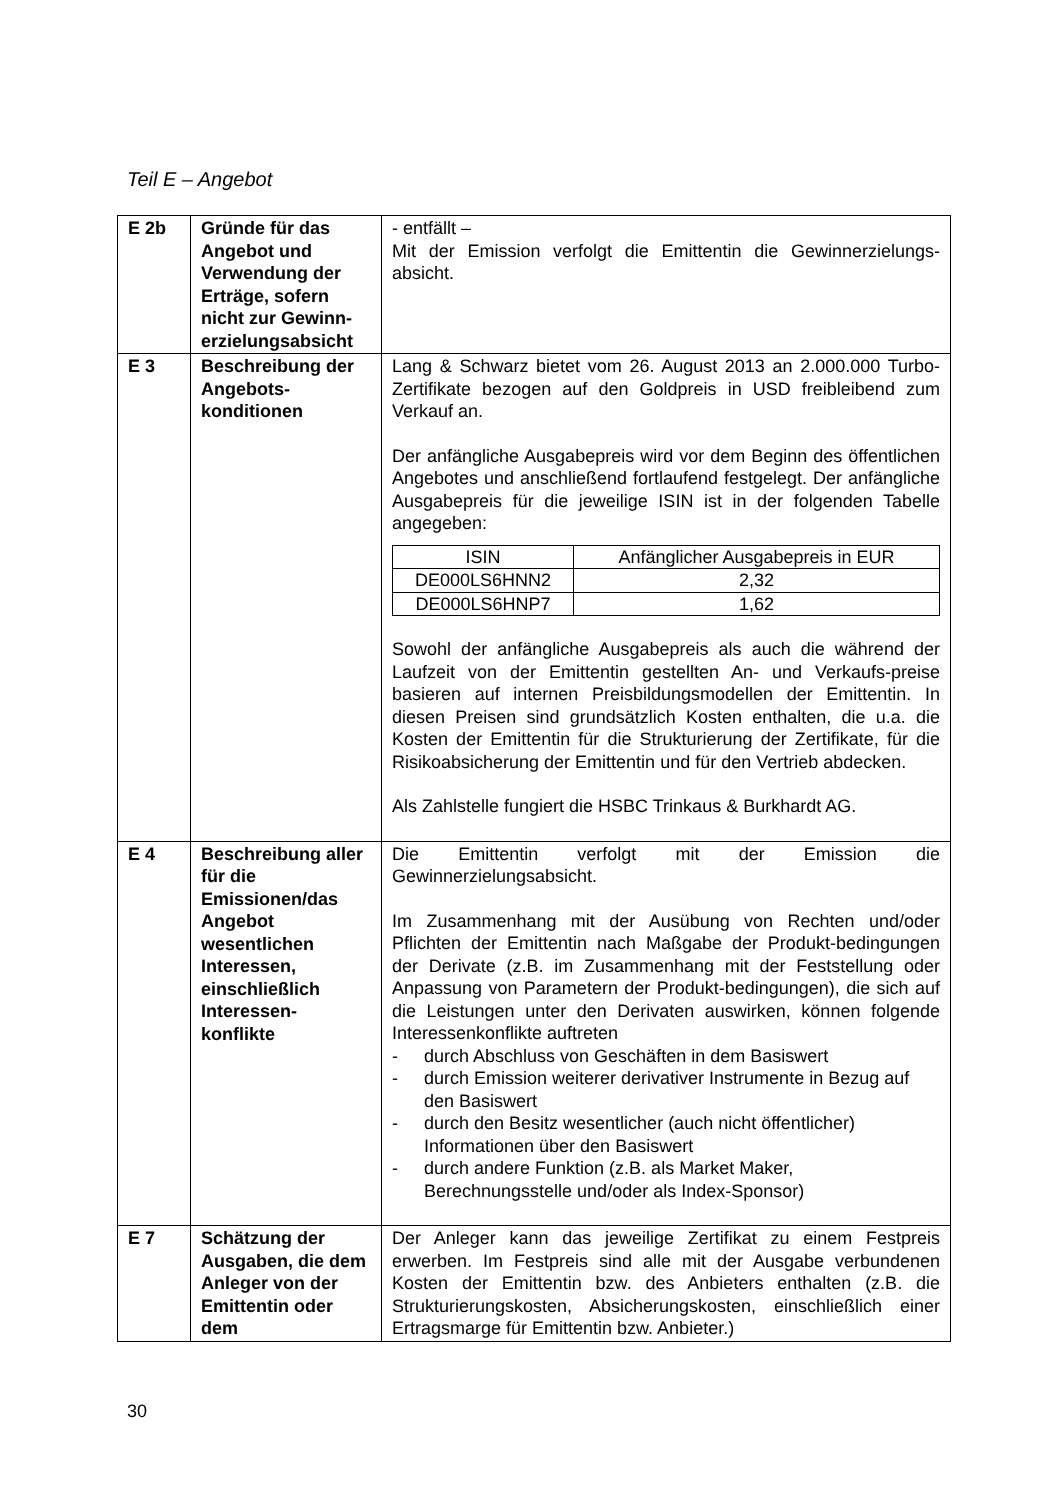Teil E – Angebot
| E 2b | Gründe für das Angebot und Verwendung der Erträge, sofern nicht zur Gewinn-erzielungsabsicht | - entfällt – Mit der Emission verfolgt die Emittentin die Gewinnerzielungs-absicht. |
| E 3 | Beschreibung der Angebots-konditionen | Lang & Schwarz bietet vom 26. August 2013 an 2.000.000 Turbo-Zertifikate bezogen auf den Goldpreis in USD freibleibend zum Verkauf an. Der anfängliche Ausgabepreis wird vor dem Beginn des öffentlichen Angebotes und anschließend fortlaufend festgelegt. Der anfängliche Ausgabepreis für die jeweilige ISIN ist in der folgenden Tabelle angegeben: / ISIN / Anfänglicher Ausgabepreis in EUR / / --- / --- / / DE000LS6HNN2 / 2,32 / / DE000LS6HNP7 / 1,62 / Sowohl der anfängliche Ausgabepreis als auch die während der Laufzeit von der Emittentin gestellten An- und Verkaufs-preise basieren auf internen Preisbildungsmodellen der Emittentin. In diesen Preisen sind grundsätzlich Kosten enthalten, die u.a. die Kosten der Emittentin für die Strukturierung der Zertifikate, für die Risikoabsicherung der Emittentin und für den Vertrieb abdecken. Als Zahlstelle fungiert die HSBC Trinkaus & Burkhardt AG. |
| E 4 | Beschreibung aller für die Emissionen/das Angebot wesentlichen Interessen, einschließlich Interessen-konflikte | Die Emittentin verfolgt mit der Emission die Gewinnerzielungsabsicht. Im Zusammenhang mit der Ausübung von Rechten und/oder Pflichten der Emittentin nach Maßgabe der Produkt-bedingungen der Derivate (z.B. im Zusammenhang mit der Feststellung oder Anpassung von Parametern der Produkt-bedingungen), die sich auf die Leistungen unter den Derivaten auswirken, können folgende Interessenkonflikte auftreten - durch Abschluss von Geschäften in dem Basiswert - durch Emission weiterer derivativer Instrumente in Bezug auf den Basiswert - durch den Besitz wesentlicher (auch nicht öffentlicher) Informationen über den Basiswert - durch andere Funktion (z.B. als Market Maker, Berechnungsstelle und/oder als Index-Sponsor) |
| E 7 | Schätzung der Ausgaben, die dem Anleger von der Emittentin oder dem | Der Anleger kann das jeweilige Zertifikat zu einem Festpreis erwerben. Im Festpreis sind alle mit der Ausgabe verbundenen Kosten der Emittentin bzw. des Anbieters enthalten (z.B. die Strukturierungskosten, Absicherungskosten, einschließlich einer Ertragsmarge für Emittentin bzw. Anbieter.) |
30